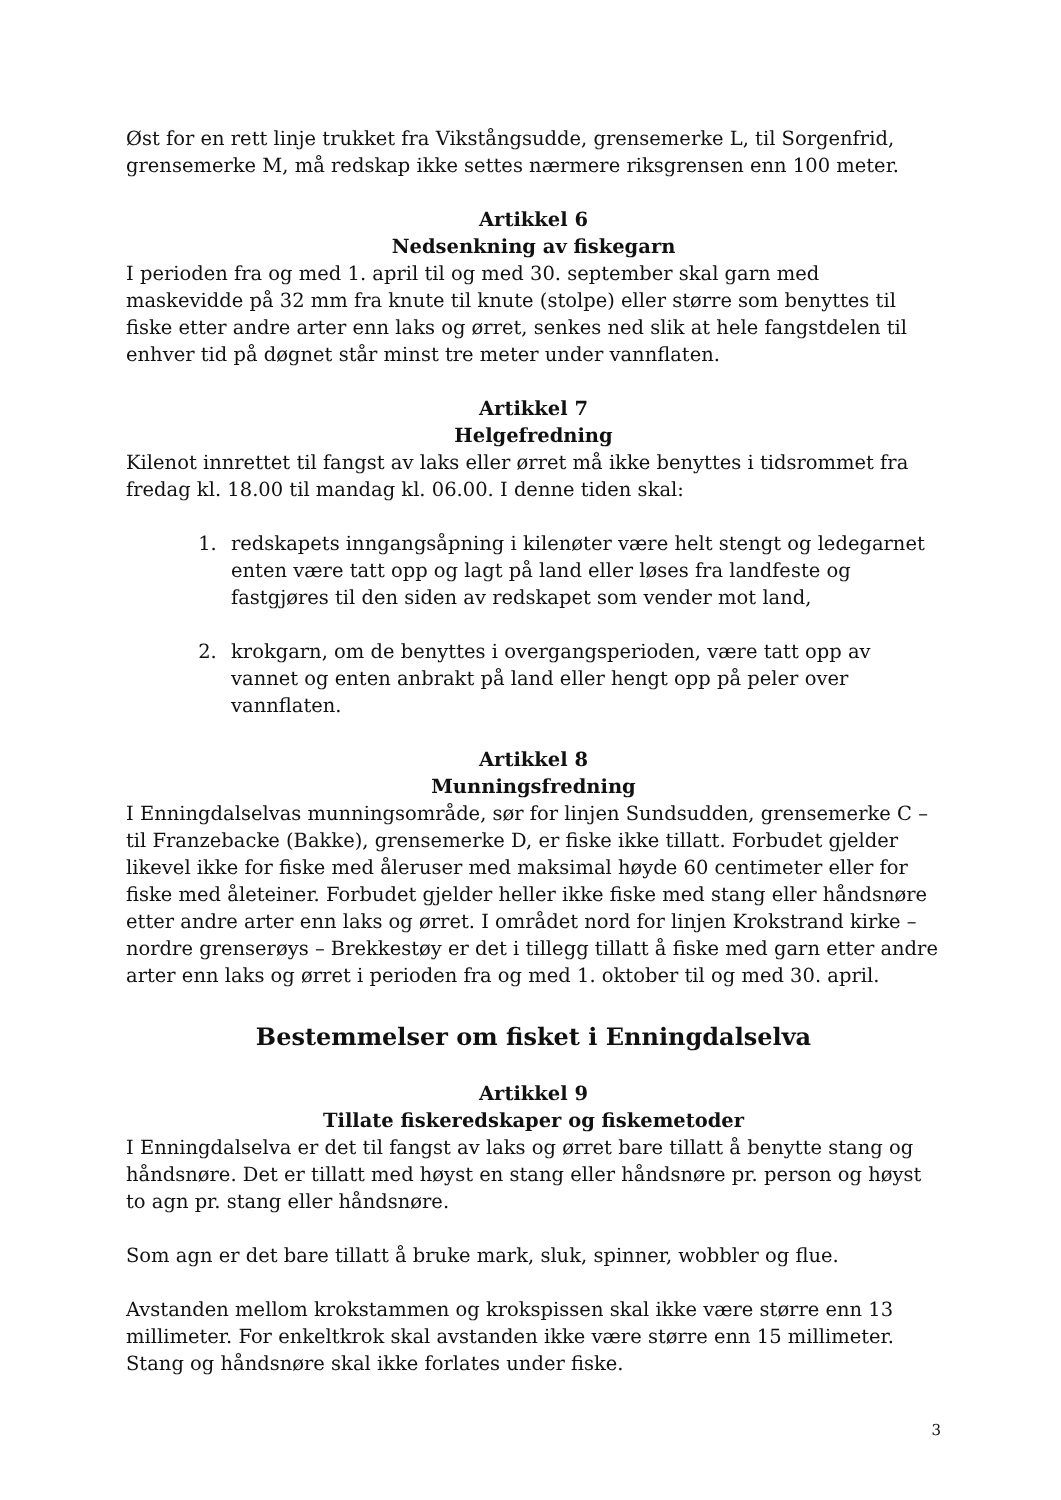Øst for en rett linje trukket fra Vikstångsudde, grensemerke L, til Sorgenfrid, grensemerke M, må redskap ikke settes nærmere riksgrensen enn 100 meter.
Artikkel 6
Nedsenkning av fiskegarn
I perioden fra og med 1. april til og med 30. september skal garn med maskevidde på 32 mm fra knute til knute (stolpe) eller større som benyttes til fiske etter andre arter enn laks og ørret, senkes ned slik at hele fangstdelen til enhver tid på døgnet står minst tre meter under vannflaten.
Artikkel 7
Helgefredning
Kilenot innrettet til fangst av laks eller ørret må ikke benyttes i tidsrommet fra fredag kl. 18.00 til mandag kl. 06.00. I denne tiden skal:
1. redskapets inngangsåpning i kilenøter være helt stengt og ledegarnet enten være tatt opp og lagt på land eller løses fra landfeste og fastgjøres til den siden av redskapet som vender mot land,
2. krokgarn, om de benyttes i overgangsperioden, være tatt opp av vannet og enten anbrakt på land eller hengt opp på peler over vannflaten.
Artikkel 8
Munningsfredning
I Enningdalselvas munningsområde, sør for linjen Sundsudden, grensemerke C – til Franzebacke (Bakke), grensemerke D, er fiske ikke tillatt. Forbudet gjelder likevel ikke for fiske med åleruser med maksimal høyde 60 centimeter eller for fiske med åleteiner. Forbudet gjelder heller ikke fiske med stang eller håndsnøre etter andre arter enn laks og ørret. I området nord for linjen Krokstrand kirke – nordre grenserøys – Brekkestøy er det i tillegg tillatt å fiske med garn etter andre arter enn laks og ørret i perioden fra og med 1. oktober til og med 30. april.
Bestemmelser om fisket i Enningdalselva
Artikkel 9
Tillate fiskeredskaper og fiskemetoder
I Enningdalselva er det til fangst av laks og ørret bare tillatt å benytte stang og håndsnøre. Det er tillatt med høyst en stang eller håndsnøre pr. person og høyst to agn pr. stang eller håndsnøre.
Som agn er det bare tillatt å bruke mark, sluk, spinner, wobbler og flue.
Avstanden mellom krokstammen og krokspissen skal ikke være større enn 13 millimeter. For enkeltkrok skal avstanden ikke være større enn 15 millimeter. Stang og håndsnøre skal ikke forlates under fiske.
3